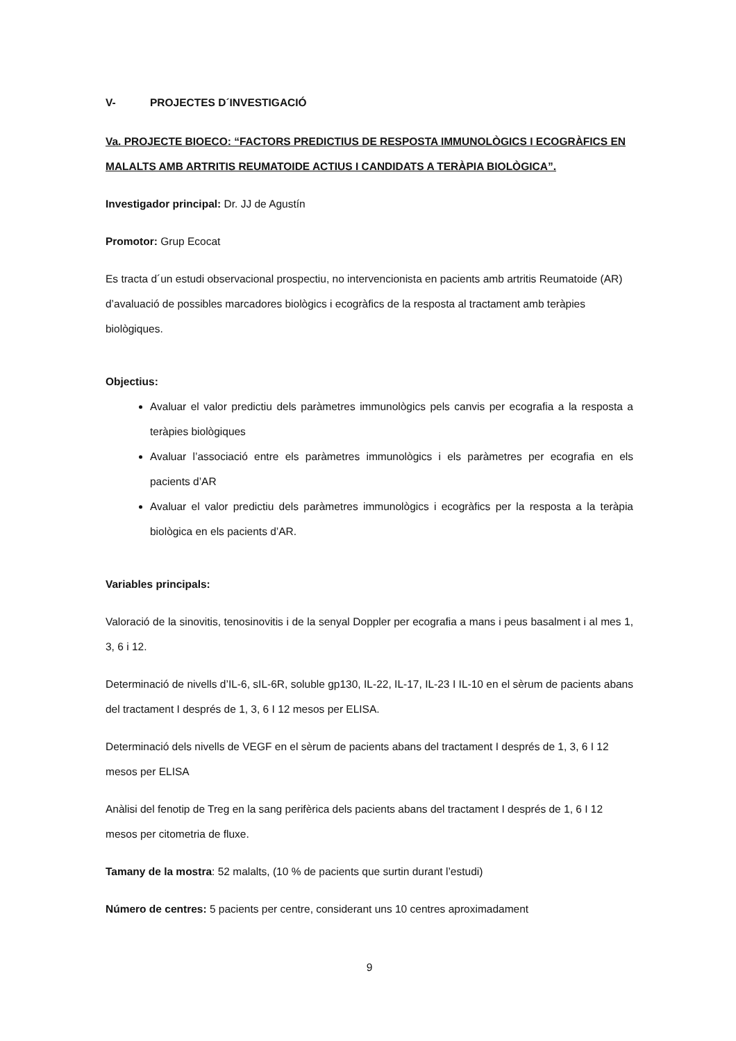V- PROJECTES D´INVESTIGACIÓ
Va. PROJECTE BIOECO: “FACTORS PREDICTIUS DE RESPOSTA IMMUNOLÒGICS I ECOGRÀFICS EN MALALTS AMB ARTRITIS REUMATOIDE ACTIUS I CANDIDATS A TERÀPIA BIOLÒGICA”.
Investigador principal: Dr. JJ de Agustín
Promotor: Grup Ecocat
Es tracta d´un estudi observacional prospectiu, no intervencionista en pacients amb artritis Reumatoide (AR) d’avaluació de possibles marcadores biològics i ecogràfics de la resposta al tractament amb teràpies biològiques.
Objectius:
Avaluar el valor predictiu dels paràmetres immunològics pels canvis per ecografia a la resposta a teràpies biològiques
Avaluar l’associació entre els paràmetres immunològics i els paràmetres per ecografia en els pacients d’AR
Avaluar el valor predictiu dels paràmetres immunològics i ecogràfics per la resposta a la teràpia biològica en els pacients d’AR.
Variables principals:
Valoració de la sinovitis, tenosinovitis i de la senyal Doppler per ecografia a mans i peus basalment i al mes 1, 3, 6 i 12.
Determinació de nivells d’IL-6, sIL-6R, soluble gp130, IL-22, IL-17, IL-23 I IL-10 en el sèrum de pacients abans del tractament I després de 1, 3, 6 I 12 mesos per ELISA.
Determinació dels nivells de VEGF en el sèrum de pacients abans del tractament I després de 1, 3, 6 I 12 mesos per ELISA
Anàlisi del fenotip de Treg en la sang perifèrica dels pacients abans del tractament I després de 1, 6 I 12 mesos per citometria de fluxe.
Tamany de la mostra: 52 malalts, (10 % de pacients que surtin durant l’estudi)
Número de centres: 5 pacients per centre, considerant uns 10 centres aproximadament
9